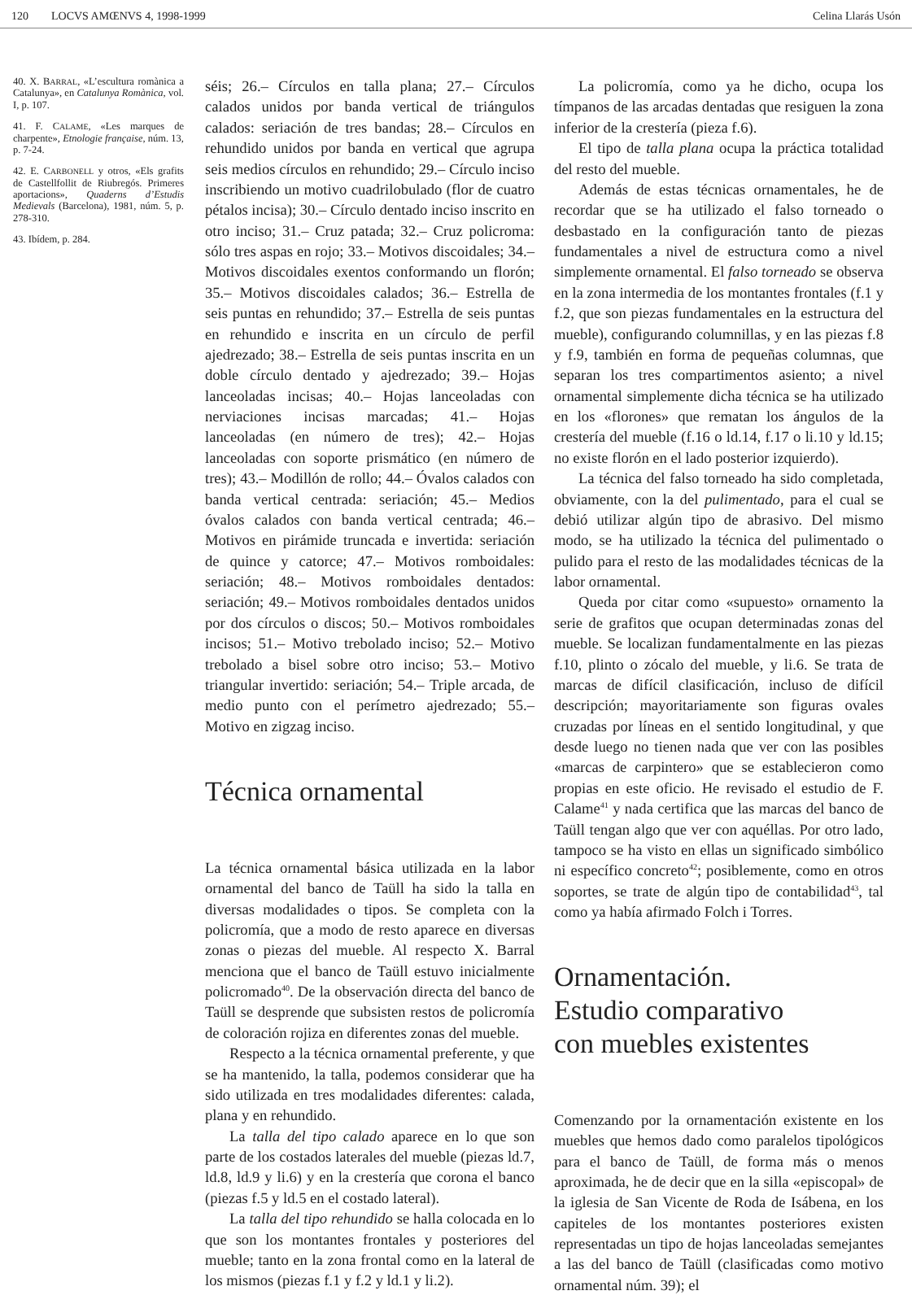120 LOCVS AMŒNVS 4, 1998-1999 Celina Llarás Usón
40. X. BARRAL, «L’escultura romànica a Catalunya», en Catalunya Romànica, vol. I, p. 107.
41. F. CALAME, «Les marques de charpente», Etnologie française, núm. 13, p. 7-24.
42. E. CARBONELL y otros, «Els grafits de Castellfollit de Riubregós. Primeres aportacions», Quaderns d’Estudis Medievals (Barcelona), 1981, núm. 5, p. 278-310.
43. Ibídem, p. 284.
séis; 26.– Círculos en talla plana; 27.– Círculos calados unidos por banda vertical de triángulos calados: seriación de tres bandas; 28.– Círculos en rehundido unidos por banda en vertical que agrupa seis medios círculos en rehundido; 29.– Círculo inciso inscribiendo un motivo cuadrilobulado (flor de cuatro pétalos incisa); 30.– Círculo dentado inciso inscrito en otro inciso; 31.– Cruz patada; 32.– Cruz policroma: sólo tres aspas en rojo; 33.– Motivos discoidales; 34.– Motivos discoidales exentos conformando un florón; 35.– Motivos discoidales calados; 36.– Estrella de seis puntas en rehundido; 37.– Estrella de seis puntas en rehundido e inscrita en un círculo de perfil ajedrezado; 38.– Estrella de seis puntas inscrita en un doble círculo dentado y ajedrezado; 39.– Hojas lanceoladas incisas; 40.– Hojas lanceoladas con nerviaciones incisas marcadas; 41.– Hojas lanceoladas (en número de tres); 42.– Hojas lanceoladas con soporte prismático (en número de tres); 43.– Modillón de rollo; 44.– Óvalos calados con banda vertical centrada: seriación; 45.– Medios óvalos calados con banda vertical centrada; 46.– Motivos en pirámide truncada e invertida: seriación de quince y catorce; 47.– Motivos romboidales: seriación; 48.– Motivos romboidales dentados: seriación; 49.– Motivos romboidales dentados unidos por dos círculos o discos; 50.– Motivos romboidales incisos; 51.– Motivo trebolado inciso; 52.– Motivo trebolado a bisel sobre otro inciso; 53.– Motivo triangular invertido: seriación; 54.– Triple arcada, de medio punto con el perímetro ajedrezado; 55.– Motivo en zigzag inciso.
Técnica ornamental
La técnica ornamental básica utilizada en la labor ornamental del banco de Taüll ha sido la talla en diversas modalidades o tipos. Se completa con la policromía, que a modo de resto aparece en diversas zonas o piezas del mueble. Al respecto X. Barral menciona que el banco de Taüll estuvo inicialmente policromado<sup>40</sup>. De la observación directa del banco de Taüll se desprende que subsisten restos de policromía de coloración rojiza en diferentes zonas del mueble.
Respecto a la técnica ornamental preferente, y que se ha mantenido, la talla, podemos considerar que ha sido utilizada en tres modalidades diferentes: calada, plana y en rehundido.
La talla del tipo calado aparece en lo que son parte de los costados laterales del mueble (piezas ld.7, ld.8, ld.9 y li.6) y en la crestería que corona el banco (piezas f.5 y ld.5 en el costado lateral).
La talla del tipo rehundido se halla colocada en lo que son los montantes frontales y posteriores del mueble; tanto en la zona frontal como en la lateral de los mismos (piezas f.1 y f.2 y ld.1 y li.2).
La policromía, como ya he dicho, ocupa los tímpanos de las arcadas dentadas que resiguen la zona inferior de la crestería (pieza f.6).
El tipo de talla plana ocupa la práctica totalidad del resto del mueble.
Además de estas técnicas ornamentales, he de recordar que se ha utilizado el falso torneado o desbastado en la configuración tanto de piezas fundamentales a nivel de estructura como a nivel simplemente ornamental. El falso torneado se observa en la zona intermedia de los montantes frontales (f.1 y f.2, que son piezas fundamentales en la estructura del mueble), configurando columnillas, y en las piezas f.8 y f.9, también en forma de pequeñas columnas, que separan los tres compartimentos asiento; a nivel ornamental simplemente dicha técnica se ha utilizado en los «florones» que rematan los ángulos de la crestería del mueble (f.16 o ld.14, f.17 o li.10 y ld.15; no existe florón en el lado posterior izquierdo).
La técnica del falso torneado ha sido completada, obviamente, con la del pulimentado, para el cual se debió utilizar algún tipo de abrasivo. Del mismo modo, se ha utilizado la técnica del pulimentado o pulido para el resto de las modalidades técnicas de la labor ornamental.
Queda por citar como «supuesto» ornamento la serie de grafitos que ocupan determinadas zonas del mueble. Se localizan fundamentalmente en las piezas f.10, plinto o zócalo del mueble, y li.6. Se trata de marcas de difícil clasificación, incluso de difícil descripción; mayoritariamente son figuras ovales cruzadas por líneas en el sentido longitudinal, y que desde luego no tienen nada que ver con las posibles «marcas de carpintero» que se establecieron como propias en este oficio. He revisado el estudio de F. Calame<sup>41</sup> y nada certifica que las marcas del banco de Taüll tengan algo que ver con aquéllas. Por otro lado, tampoco se ha visto en ellas un significado simbólico ni específico concreto<sup>42</sup>; posiblemente, como en otros soportes, se trate de algún tipo de contabilidad<sup>43</sup>, tal como ya había afirmado Folch i Torres.
Ornamentación.
Estudio comparativo
con muebles existentes
Comenzando por la ornamentación existente en los muebles que hemos dado como paralelos tipológicos para el banco de Taüll, de forma más o menos aproximada, he de decir que en la silla «episcopal» de la iglesia de San Vicente de Roda de Isábena, en los capiteles de los montantes posteriores existen representadas un tipo de hojas lanceoladas semejantes a las del banco de Taüll (clasificadas como motivo ornamental núm. 39); el